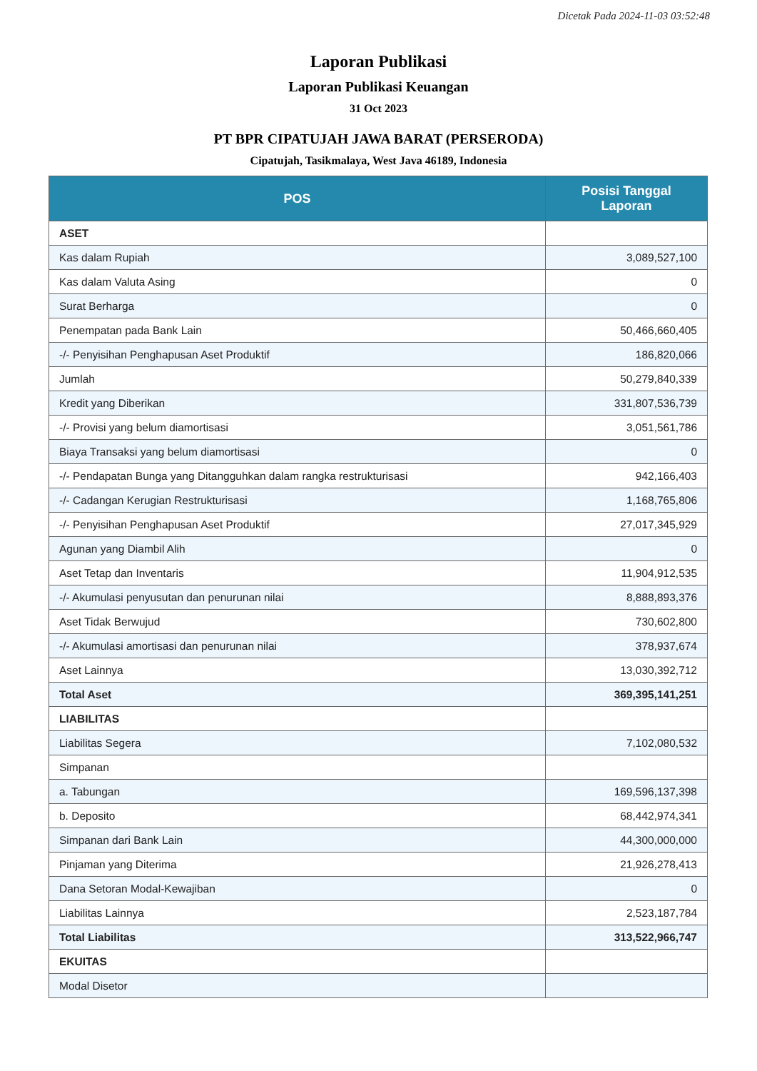Dicetak Pada 2024-11-03 03:52:48
Laporan Publikasi
Laporan Publikasi Keuangan
31 Oct 2023
PT BPR CIPATUJAH JAWA BARAT (PERSERODA)
Cipatujah, Tasikmalaya, West Java 46189, Indonesia
| POS | Posisi Tanggal Laporan |
| --- | --- |
| ASET | |
| Kas dalam Rupiah | 3,089,527,100 |
| Kas dalam Valuta Asing | 0 |
| Surat Berharga | 0 |
| Penempatan pada Bank Lain | 50,466,660,405 |
| -/- Penyisihan Penghapusan Aset Produktif | 186,820,066 |
| Jumlah | 50,279,840,339 |
| Kredit yang Diberikan | 331,807,536,739 |
| -/- Provisi yang belum diamortisasi | 3,051,561,786 |
| Biaya Transaksi yang belum diamortisasi | 0 |
| -/- Pendapatan Bunga yang Ditangguhkan dalam rangka restrukturisasi | 942,166,403 |
| -/- Cadangan Kerugian Restrukturisasi | 1,168,765,806 |
| -/- Penyisihan Penghapusan Aset Produktif | 27,017,345,929 |
| Agunan yang Diambil Alih | 0 |
| Aset Tetap dan Inventaris | 11,904,912,535 |
| -/- Akumulasi penyusutan dan penurunan nilai | 8,888,893,376 |
| Aset Tidak Berwujud | 730,602,800 |
| -/- Akumulasi amortisasi dan penurunan nilai | 378,937,674 |
| Aset Lainnya | 13,030,392,712 |
| Total Aset | 369,395,141,251 |
| LIABILITAS | |
| Liabilitas Segera | 7,102,080,532 |
| Simpanan | |
| a. Tabungan | 169,596,137,398 |
| b. Deposito | 68,442,974,341 |
| Simpanan dari Bank Lain | 44,300,000,000 |
| Pinjaman yang Diterima | 21,926,278,413 |
| Dana Setoran Modal-Kewajiban | 0 |
| Liabilitas Lainnya | 2,523,187,784 |
| Total Liabilitas | 313,522,966,747 |
| EKUITAS | |
| Modal Disetor | |